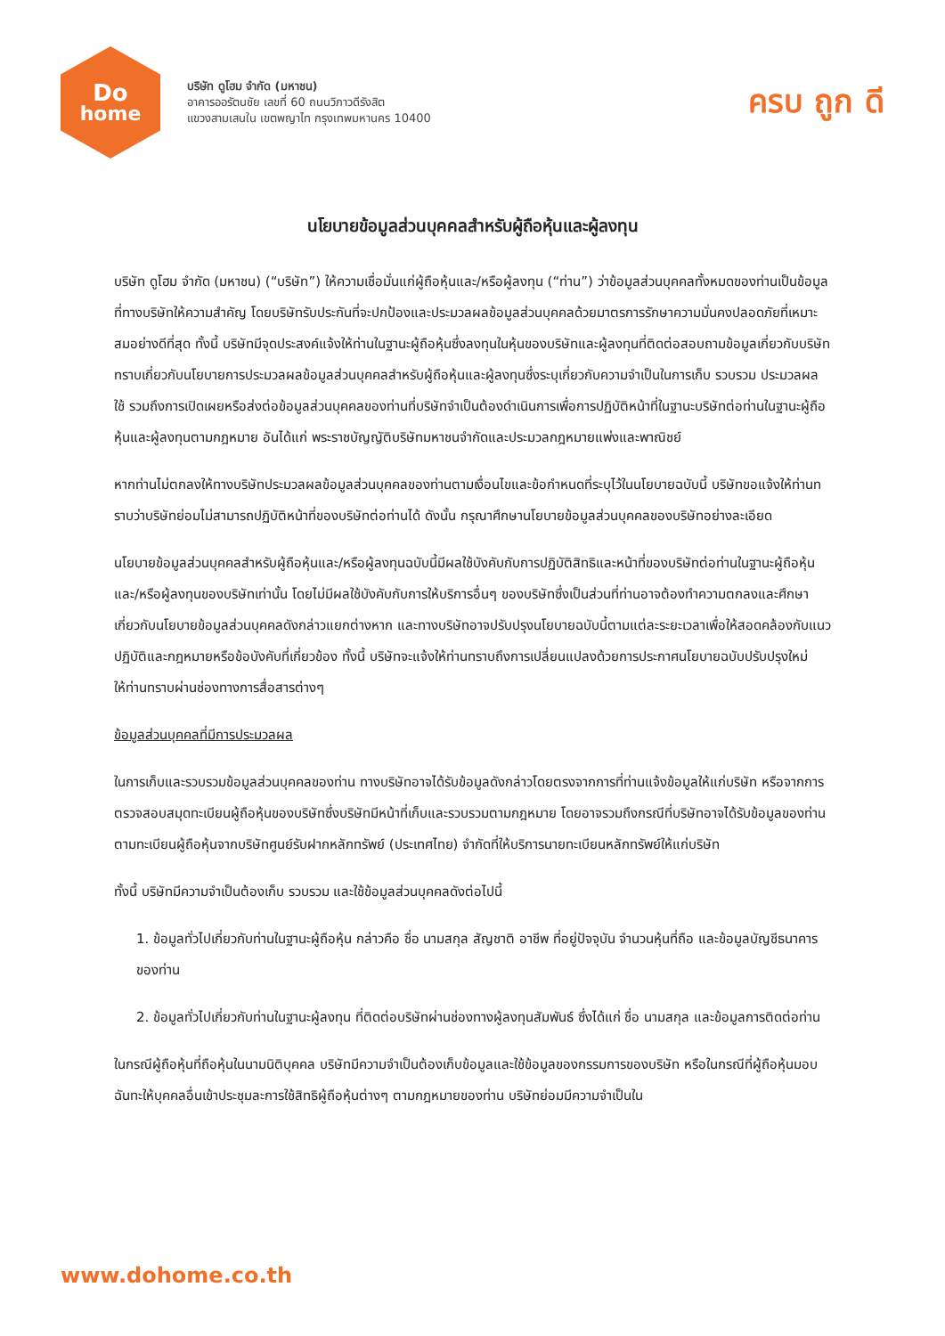Do
home
บริษัท ดูโฮม จำกัด (มหาชน)
อาคารออรัตนชัย เลขที่ 60 ถนนวิภาวดีรังสิต
แขวงสามเสนใน เขตพญาไท กรุงเทพมหานคร 10400
ครบ ถูก ดี
นโยบายข้อมูลส่วนบุคคลสำหรับผู้ถือหุ้นและผู้ลงทุน
บริษัท ดูโฮม จำกัด (มหาชน) (“บริษัท”) ให้ความเชื่อมั่นแก่ผู้ถือหุ้นและ/หรือผู้ลงทุน (“ท่าน”) ว่าข้อมูลส่วนบุคคลทั้งหมดของท่านเป็นข้อมูลที่ทางบริษัทให้ความสำคัญ โดยบริษัทรับประกันที่จะปกป้องและประมวลผลข้อมูลส่วนบุคคลด้วยมาตรการรักษาความมั่นคงปลอดภัยที่เหมาะสมอย่างดีที่สุด ทั้งนี้ บริษัทมีจุดประสงค์แจ้งให้ท่านในฐานะผู้ถือหุ้นซึ่งลงทุนในหุ้นของบริษัทและผู้ลงทุนที่ติดต่อสอบถามข้อมูลเกี่ยวกับบริษัททราบเกี่ยวกับนโยบายการประมวลผลข้อมูลส่วนบุคคลสำหรับผู้ถือหุ้นและผู้ลงทุนซึ่งระบุเกี่ยวกับความจำเป็นในการเก็บ รวบรวม ประมวลผล ใช้ รวมถึงการเปิดเผยหรือส่งต่อข้อมูลส่วนบุคคลของท่านที่บริษัทจำเป็นต้องดำเนินการเพื่อการปฏิบัติหน้าที่ในฐานะบริษัทต่อท่านในฐานะผู้ถือหุ้นและผู้ลงทุนตามกฎหมาย อันได้แก่ พระราชบัญญัติบริษัทมหาชนจำกัดและประมวลกฎหมายแพ่งและพาณิชย์
หากท่านไม่ตกลงให้ทางบริษัทประมวลผลข้อมูลส่วนบุคคลของท่านตามเงื่อนไขและข้อกำหนดที่ระบุไว้ในนโยบายฉบับนี้ บริษัทขอแจ้งให้ท่านทราบว่าบริษัทย่อมไม่สามารถปฏิบัติหน้าที่ของบริษัทต่อท่านได้ ดังนั้น กรุณาศึกษานโยบายข้อมูลส่วนบุคคลของบริษัทอย่างละเอียด
นโยบายข้อมูลส่วนบุคคลสำหรับผู้ถือหุ้นและ/หรือผู้ลงทุนฉบับนี้มีผลใช้บังคับกับการปฏิบัติสิทธิและหน้าที่ของบริษัทต่อท่านในฐานะผู้ถือหุ้นและ/หรือผู้ลงทุนของบริษัทเท่านั้น โดยไม่มีผลใช้บังคับกับการให้บริการอื่นๆ ของบริษัทซึ่งเป็นส่วนที่ท่านอาจต้องทำความตกลงและศึกษาเกี่ยวกับนโยบายข้อมูลส่วนบุคคลดังกล่าวแยกต่างหาก และทางบริษัทอาจปรับปรุงนโยบายฉบับนี้ตามแต่ละระยะเวลาเพื่อให้สอดคล้องกับแนวปฏิบัติและกฎหมายหรือข้อบังคับที่เกี่ยวข้อง ทั้งนี้ บริษัทจะแจ้งให้ท่านทราบถึงการเปลี่ยนแปลงด้วยการประกาศนโยบายฉบับปรับปรุงใหม่ให้ท่านทราบผ่านช่องทางการสื่อสารต่างๆ
ข้อมูลส่วนบุคคลที่มีการประมวลผล
ในการเก็บและรวบรวมข้อมูลส่วนบุคคลของท่าน ทางบริษัทอาจได้รับข้อมูลดังกล่าวโดยตรงจากการที่ท่านแจ้งข้อมูลให้แก่บริษัท หรือจากการตรวจสอบสมุดทะเบียนผู้ถือหุ้นของบริษัทซึ่งบริษัทมีหน้าที่เก็บและรวบรวมตามกฎหมาย โดยอาจรวมถึงกรณีที่บริษัทอาจได้รับข้อมูลของท่านตามทะเบียนผู้ถือหุ้นจากบริษัทศูนย์รับฝากหลักทรัพย์ (ประเทศไทย) จำกัดที่ให้บริการนายทะเบียนหลักทรัพย์ให้แก่บริษัท
ทั้งนี้ บริษัทมีความจำเป็นต้องเก็บ รวบรวม และใช้ข้อมูลส่วนบุคคลดังต่อไปนี้
1. ข้อมูลทั่วไปเกี่ยวกับท่านในฐานะผู้ถือหุ้น กล่าวคือ ชื่อ นามสกุล สัญชาติ อาชีพ ที่อยู่ปัจจุบัน จำนวนหุ้นที่ถือ และข้อมูลบัญชีธนาคารของท่าน
2. ข้อมูลทั่วไปเกี่ยวกับท่านในฐานะผู้ลงทุน ที่ติดต่อบริษัทผ่านช่องทางผู้ลงทุนสัมพันธ์ ซึ่งได้แก่ ชื่อ นามสกุล และข้อมูลการติดต่อท่าน
ในกรณีผู้ถือหุ้นที่ถือหุ้นในนามนิติบุคคล บริษัทมีความจำเป็นต้องเก็บข้อมูลและใช้ข้อมูลของกรรมการของบริษัท หรือในกรณีที่ผู้ถือหุ้นมอบฉันทะให้บุคคลอื่นเข้าประชุมละการใช้สิทธิผู้ถือหุ้นต่างๆ ตามกฎหมายของท่าน บริษัทย่อมมีความจำเป็นใน
www.dohome.co.th